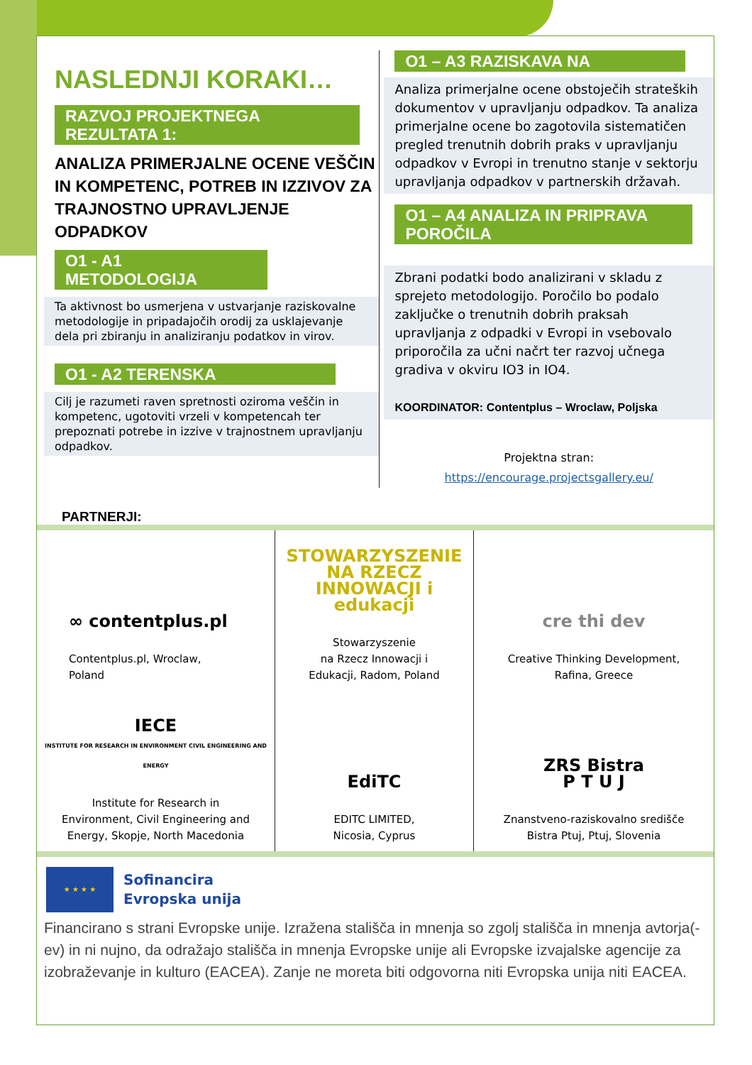NASLEDNJI KORAKI…
RAZVOJ PROJEKTNEGA REZULTATA 1:
ANALIZA PRIMERJALNE OCENE VEŠČIN IN KOMPETENC, POTREB IN IZZIVOV ZA TRAJNOSTNO UPRAVLJENJE ODPADKOV
O1 - A1 METODOLOGIJA
Ta aktivnost bo usmerjena v ustvarjanje raziskovalne metodologije in pripadajočih orodij za usklajevanje dela pri zbiranju in analiziranju podatkov in virov.
O1 - A2 TERENSKA
Cilj je razumeti raven spretnosti oziroma veščin in kompetenc, ugotoviti vrzeli v kompetencah ter prepoznati potrebe in izzive v trajnostnem upravljanju odpadkov.
O1 – A3 RAZISKAVA NA
Analiza primerjalne ocene obstoječih strateških dokumentov v upravljanju odpadkov. Ta analiza primerjalne ocene bo zagotovila sistematičen pregled trenutnih dobrih praks v upravljanju odpadkov v Evropi in trenutno stanje v sektorju upravljanja odpadkov v partnerskih državah.
O1 – A4 ANALIZA IN PRIPRAVA POROČILA
Zbrani podatki bodo analizirani v skladu z sprejeto metodologijo. Poročilo bo podalo zaključke o trenutnih dobrih praksah upravljanja z odpadki v Evropi in vsebovalo priporočila za učni načrt ter razvoj učnega gradiva v okviru IO3 in IO4.
KOORDINATOR: Contentplus – Wroclaw, Poljska
Projektna stran:
https://encourage.projectsgallery.eu/
PARTNERJI:
∞ contentplus.pl
Contentplus.pl, Wroclaw,
Poland
STOWARZYSZENIE NA RZECZ INNOWACJI i edukacji
Stowarzyszenie
na Rzecz Innowacji i
Edukacji, Radom, Poland
cre thi dev
Creative Thinking Development,
Rafina, Greece
IECE
INSTITUTE FOR RESEARCH IN ENVIRONMENT CIVIL ENGINEERING AND ENERGY
Institute for Research in
Environment, Civil Engineering and
Energy, Skopje, North Macedonia
EdiTC
EDITC LIMITED,
Nicosia, Cyprus
ZRS Bistra
P T U J
Znanstveno-raziskovalno središče
Bistra Ptuj, Ptuj, Slovenia
★ ★ ★ ★
Sofinancira
Evropska unija
Financirano s strani Evropske unije. Izražena stališča in mnenja so zgolj stališča in mnenja avtorja(-ev) in ni nujno, da odražajo stališča in mnenja Evropske unije ali Evropske izvajalske agencije za izobraževanje in kulturo (EACEA). Zanje ne moreta biti odgovorna niti Evropska unija niti EACEA.